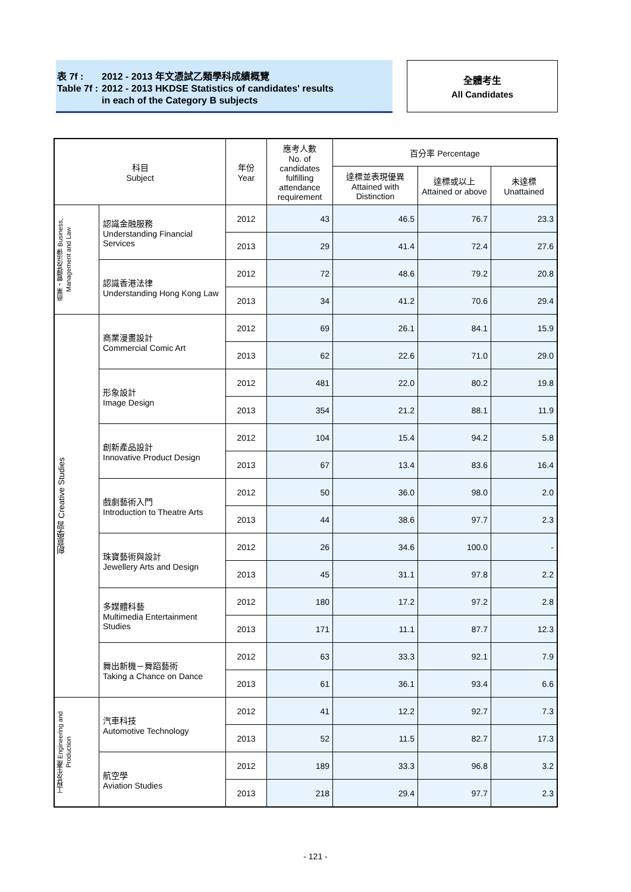| 表 7f : | 2012 - 2013 年文憑試乙類學科成績概覽 |
| Table 7f : | 2012 - 2013 HKDSE Statistics of candidates' results in each of the Category B subjects |
全體考生
All Candidates
| 科目 Subject | | 年份 Year | 應考人數 No. of candidates fulfilling attendance requirement | 百分率 Percentage | | |
| --- | --- | --- | --- | --- | --- | --- |
| | | | | 達標並表現優異 Attained with Distinction | 達標或以上 Attained or above | 未達標 Unattained |
| 商業，管理及法律 Business, Management and Law | 認識金融服務 Understanding Financial Services | 2012 | 43 | 46.5 | 76.7 | 23.3 |
| | | 2013 | 29 | 41.4 | 72.4 | 27.6 |
| | 認識香港法律 Understanding Hong Kong Law | 2012 | 72 | 48.6 | 79.2 | 20.8 |
| | | 2013 | 34 | 41.2 | 70.6 | 29.4 |
| 創意學習 Creative Studies | 商業漫畫設計 Commercial Comic Art | 2012 | 69 | 26.1 | 84.1 | 15.9 |
| | | 2013 | 62 | 22.6 | 71.0 | 29.0 |
| | 形象設計 Image Design | 2012 | 481 | 22.0 | 80.2 | 19.8 |
| | | 2013 | 354 | 21.2 | 88.1 | 11.9 |
| | 創新產品設計 Innovative Product Design | 2012 | 104 | 15.4 | 94.2 | 5.8 |
| | | 2013 | 67 | 13.4 | 83.6 | 16.4 |
| | 戲劇藝術入門 Introduction to Theatre Arts | 2012 | 50 | 36.0 | 98.0 | 2.0 |
| | | 2013 | 44 | 38.6 | 97.7 | 2.3 |
| | 珠寶藝術與設計 Jewellery Arts and Design | 2012 | 26 | 34.6 | 100.0 | - |
| | | 2013 | 45 | 31.1 | 97.8 | 2.2 |
| | 多媒體科藝 Multimedia Entertainment Studies | 2012 | 180 | 17.2 | 97.2 | 2.8 |
| | | 2013 | 171 | 11.1 | 87.7 | 12.3 |
| | 舞出新機－舞蹈藝術 Taking a Chance on Dance | 2012 | 63 | 33.3 | 92.1 | 7.9 |
| | | 2013 | 61 | 36.1 | 93.4 | 6.6 |
| 工程及生產 Engineering and Production | 汽車科技 Automotive Technology | 2012 | 41 | 12.2 | 92.7 | 7.3 |
| | | 2013 | 52 | 11.5 | 82.7 | 17.3 |
| | 航空學 Aviation Studies | 2012 | 189 | 33.3 | 96.8 | 3.2 |
| | | 2013 | 218 | 29.4 | 97.7 | 2.3 |
- 121 -